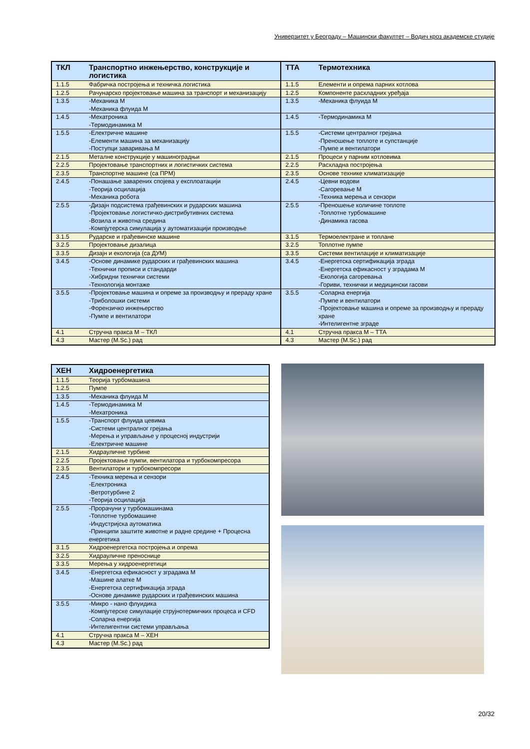Универзитет у Београду – Машински факултет – Водич кроз академске студије
| ТКЛ | Транспортно инжењерство, конструкције и логистика | ТТА | Термотехника |
| --- | --- | --- | --- |
| 1.1.5 | Фабричка постројења и техничка логистика | 1.1.5 | Елементи и опрема парних котлова |
| 1.2.5 | Рачунарско пројектовање машина за транспорт и механизацију | 1.2.5 | Компоненте расхладних уређаја |
| 1.3.5 | -Механика М -Механика флуида М | 1.3.5 | -Механика флуида М |
| 1.4.5 | -Мехатроника -Термодинамика М | 1.4.5 | -Термодинамика М |
| 1.5.5 | -Електричне машине -Елементи машина за механизацију -Поступци заваривања М | 1.5.5 | -Системи централног грејања -Преношење топлоте и супстанције -Пумпе и вентилатори |
| 2.1.5 | Металне конструкције у машиноградњи | 2.1.5 | Процеси у парним котловима |
| 2.2.5 | Пројектовање транспортних и логистичких система | 2.2.5 | Расхладна постројења |
| 2.3.5 | Транспортне машине (са ПРМ) | 2.3.5 | Основе технике климатизације |
| 2.4.5 | -Понашање заварених спојева у експлоатацији -Теорија осцилација -Механика робота | 2.4.5 | -Цевни водови -Сагоревање М -Техника мерења и сензори |
| 2.5.5 | -Дизајн подсистема грађевинских и рударских машина -Пројектовање логистичко-дистрибутивних система -Возила и животна средина -Компјутерска симулација у аутоматизацији производње | 2.5.5 | -Преношење количине топлоте -Топлотне турбомашине -Динамика гасова |
| 3.1.5 | Рударске и грађевинске машине | 3.1.5 | Термоелектране и топлане |
| 3.2.5 | Пројектовање дизалица | 3.2.5 | Топлотне пумпе |
| 3.3.5 | Дизајн и екологија (са ДУМ) | 3.3.5 | Системи вентилације и климатизације |
| 3.4.5 | -Основе динамике рударских и грађевинских машина -Технички прописи и стандарди -Хибридни технички системи -Технологија монтаже | 3.4.5 | -Енергетска сертификација зграда -Енергетска ефикасност у зградама М -Екологија сагоревања -Гориви, технички и медицински гасови |
| 3.5.5 | -Пројектовање машина и опреме за производњу и прераду хране -Триболошки системи -Форензичко инжењерство -Пумпе и вентилатори | 3.5.5 | -Соларна енергија -Пумпе и вентилатори -Пројектовање машина и опреме за производњу и прераду хране -Интелигентне зграде |
| 4.1 | Стручна пракса М – ТКЛ | 4.1 | Стручна пракса М – ТТА |
| 4.3 | Мастер (M.Sc.) рад | 4.3 | Мастер (M.Sc.) рад |
| ХЕН | Хидроенергетика |
| --- | --- |
| 1.1.5 | Теорија турбомашина |
| 1.2.5 | Пумпе |
| 1.3.5 | -Механика флуида М |
| 1.4.5 | -Термодинамика М -Мехатроника |
| 1.5.5 | -Транспорт флуида цевима -Системи централног грејања -Мерења и управљање у процесној индустрији -Електричне машине |
| 2.1.5 | Хидрауличне турбине |
| 2.2.5 | Пројектовање пумпи, вентилатора и турбокомпресора |
| 2.3.5 | Вентилатори и турбокомпресори |
| 2.4.5 | -Техника мерења и сензори -Електроника -Ветротурбине 2 -Теорија осцилација |
| 2.5.5 | -Прорачуни у турбомашинама -Топлотне турбомашине -Индустријска аутоматика -Принципи заштите животне и радне средине + Процесна енергетика |
| 3.1.5 | Хидроенергетска постројења и опрема |
| 3.2.5 | Хидрауличне преносницe |
| 3.3.5 | Мерења у хидроенергетици |
| 3.4.5 | -Енергетска ефикасност у зградама М -Машине алатке М -Енергетска сертификација зграда -Основе динамике рударских и грађевинских машина |
| 3.5.5 | -Микро - нано флуидика -Компјутерске симулације струјнотермичких процеса и CFD -Соларна енергија -Интелигентни системи управљања |
| 4.1 | Стручна пракса М – ХЕН |
| 4.3 | Мастер (M.Sc.) рад |
20/32